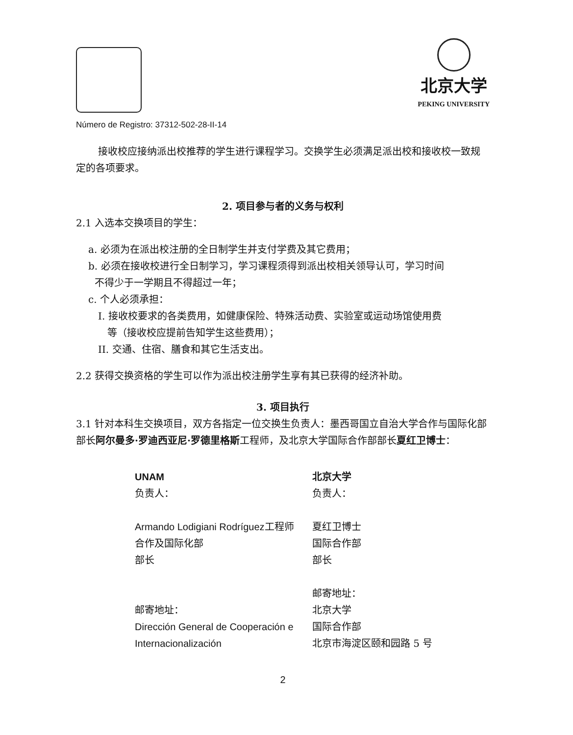北京大学
PEKING UNIVERSITY
Número de Registro: 37312-502-28-II-14
接收校应接纳派出校推荐的学生进行课程学习。交换学生必须满足派出校和接收校一致规定的各项要求。
2. 项目参与者的义务与权利
2.1 入选本交换项目的学生：
a. 必须为在派出校注册的全日制学生并支付学费及其它费用；
b. 必须在接收校进行全日制学习，学习课程须得到派出校相关领导认可，学习时间
不得少于一学期且不得超过一年；
c. 个人必须承担：
I. 接收校要求的各类费用，如健康保险、特殊活动费、实验室或运动场馆使用费
等（接收校应提前告知学生这些费用）；
II. 交通、住宿、膳食和其它生活支出。
2.2 获得交换资格的学生可以作为派出校注册学生享有其已获得的经济补助。
3. 项目执行
3.1 针对本科生交换项目，双方各指定一位交换生负责人：墨西哥国立自治大学合作与国际化部部长阿尔曼多·罗迪西亚尼·罗德里格斯工程师，及北京大学国际合作部部长夏红卫博士：
UNAM
负责人：
Armando Lodigiani Rodríguez工程师
合作及国际化部
部长
邮寄地址：
Dirección General de Cooperación e
Internacionalización
北京大学
负责人：
夏红卫博士
国际合作部
部长
邮寄地址：
北京大学
国际合作部
北京市海淀区颐和园路 5 号
2